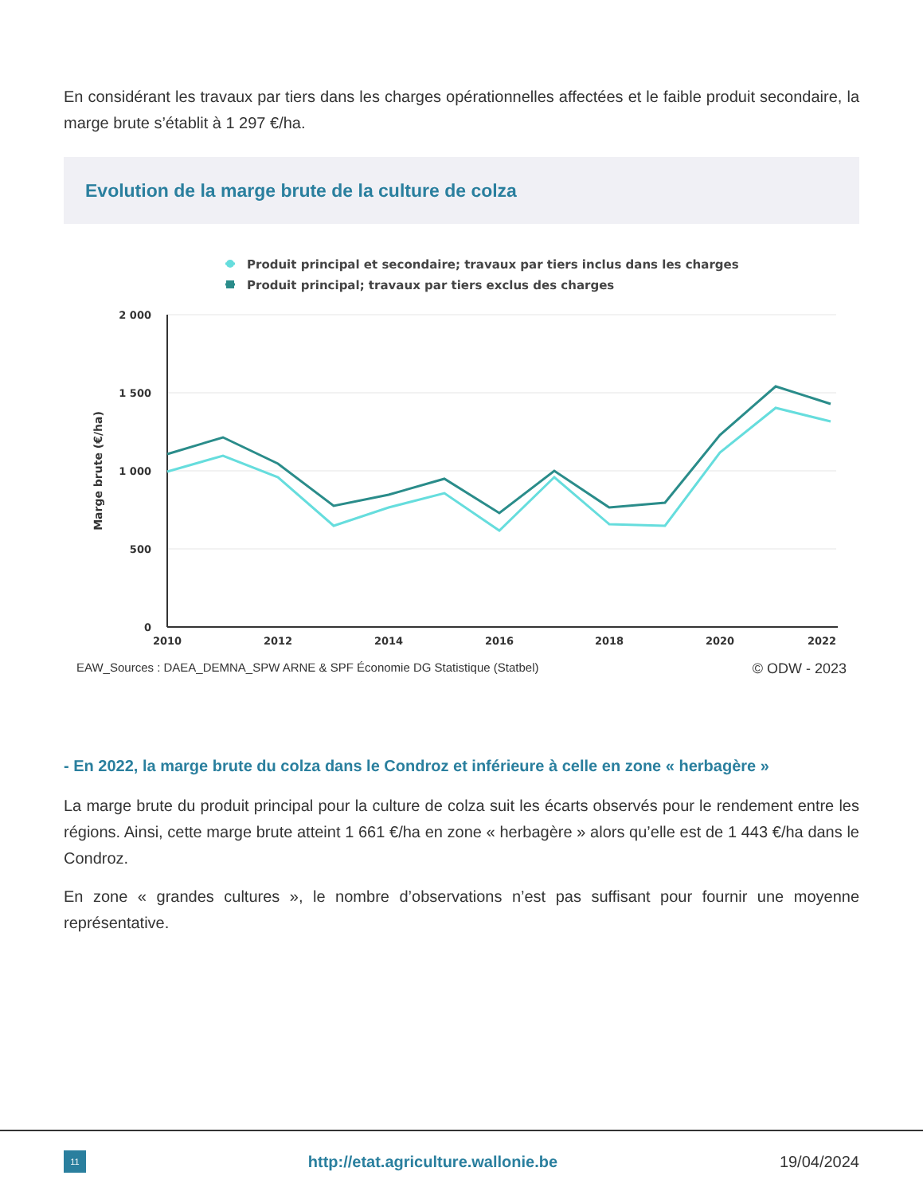En considérant les travaux par tiers dans les charges opérationnelles affectées et le faible produit secondaire, la marge brute s’établit à 1 297 €/ha.
Evolution de la marge brute de la culture de colza
Produit principal et secondaire; travaux par tiers inclus dans les charges
Produit principal; travaux par tiers exclus des charges
2 000
1 500
1 000
500
0
2010
2012
2014
2016
2018
2020
2022
Marge brute (€/ha)
EAW_Sources : DAEA_DEMNA_SPW ARNE & SPF Économie DG Statistique (Statbel) © ODW - 2023
- En 2022, la marge brute du colza dans le Condroz et inférieure à celle en zone « herbagère »
La marge brute du produit principal pour la culture de colza suit les écarts observés pour le rendement entre les régions. Ainsi, cette marge brute atteint 1 661 €/ha en zone « herbagère » alors qu’elle est de 1 443 €/ha dans le Condroz.
En zone « grandes cultures », le nombre d’observations n’est pas suffisant pour fournir une moyenne représentative.
11
http://etat.agriculture.wallonie.be 19/04/2024